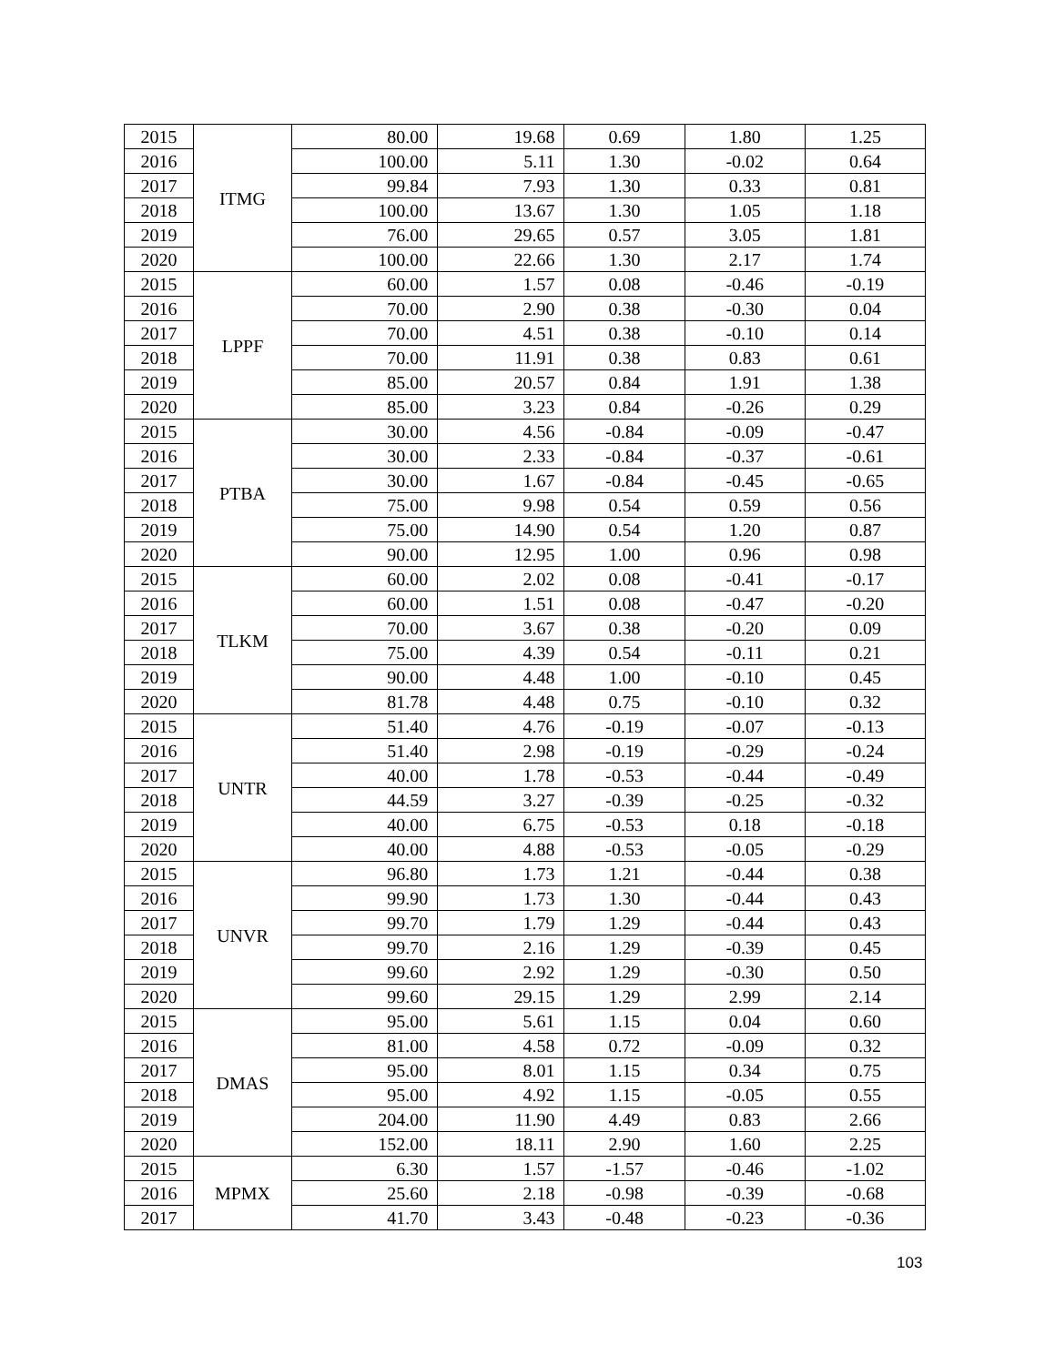| 2015 | ITMG | 80.00 | 19.68 | 0.69 | 1.80 | 1.25 |
| 2016 | | 100.00 | 5.11 | 1.30 | -0.02 | 0.64 |
| 2017 | | 99.84 | 7.93 | 1.30 | 0.33 | 0.81 |
| 2018 | | 100.00 | 13.67 | 1.30 | 1.05 | 1.18 |
| 2019 | | 76.00 | 29.65 | 0.57 | 3.05 | 1.81 |
| 2020 | | 100.00 | 22.66 | 1.30 | 2.17 | 1.74 |
| 2015 | LPPF | 60.00 | 1.57 | 0.08 | -0.46 | -0.19 |
| 2016 | | 70.00 | 2.90 | 0.38 | -0.30 | 0.04 |
| 2017 | | 70.00 | 4.51 | 0.38 | -0.10 | 0.14 |
| 2018 | | 70.00 | 11.91 | 0.38 | 0.83 | 0.61 |
| 2019 | | 85.00 | 20.57 | 0.84 | 1.91 | 1.38 |
| 2020 | | 85.00 | 3.23 | 0.84 | -0.26 | 0.29 |
| 2015 | PTBA | 30.00 | 4.56 | -0.84 | -0.09 | -0.47 |
| 2016 | | 30.00 | 2.33 | -0.84 | -0.37 | -0.61 |
| 2017 | | 30.00 | 1.67 | -0.84 | -0.45 | -0.65 |
| 2018 | | 75.00 | 9.98 | 0.54 | 0.59 | 0.56 |
| 2019 | | 75.00 | 14.90 | 0.54 | 1.20 | 0.87 |
| 2020 | | 90.00 | 12.95 | 1.00 | 0.96 | 0.98 |
| 2015 | TLKM | 60.00 | 2.02 | 0.08 | -0.41 | -0.17 |
| 2016 | | 60.00 | 1.51 | 0.08 | -0.47 | -0.20 |
| 2017 | | 70.00 | 3.67 | 0.38 | -0.20 | 0.09 |
| 2018 | | 75.00 | 4.39 | 0.54 | -0.11 | 0.21 |
| 2019 | | 90.00 | 4.48 | 1.00 | -0.10 | 0.45 |
| 2020 | | 81.78 | 4.48 | 0.75 | -0.10 | 0.32 |
| 2015 | UNTR | 51.40 | 4.76 | -0.19 | -0.07 | -0.13 |
| 2016 | | 51.40 | 2.98 | -0.19 | -0.29 | -0.24 |
| 2017 | | 40.00 | 1.78 | -0.53 | -0.44 | -0.49 |
| 2018 | | 44.59 | 3.27 | -0.39 | -0.25 | -0.32 |
| 2019 | | 40.00 | 6.75 | -0.53 | 0.18 | -0.18 |
| 2020 | | 40.00 | 4.88 | -0.53 | -0.05 | -0.29 |
| 2015 | UNVR | 96.80 | 1.73 | 1.21 | -0.44 | 0.38 |
| 2016 | | 99.90 | 1.73 | 1.30 | -0.44 | 0.43 |
| 2017 | | 99.70 | 1.79 | 1.29 | -0.44 | 0.43 |
| 2018 | | 99.70 | 2.16 | 1.29 | -0.39 | 0.45 |
| 2019 | | 99.60 | 2.92 | 1.29 | -0.30 | 0.50 |
| 2020 | | 99.60 | 29.15 | 1.29 | 2.99 | 2.14 |
| 2015 | DMAS | 95.00 | 5.61 | 1.15 | 0.04 | 0.60 |
| 2016 | | 81.00 | 4.58 | 0.72 | -0.09 | 0.32 |
| 2017 | | 95.00 | 8.01 | 1.15 | 0.34 | 0.75 |
| 2018 | | 95.00 | 4.92 | 1.15 | -0.05 | 0.55 |
| 2019 | | 204.00 | 11.90 | 4.49 | 0.83 | 2.66 |
| 2020 | | 152.00 | 18.11 | 2.90 | 1.60 | 2.25 |
| 2015 | MPMX | 6.30 | 1.57 | -1.57 | -0.46 | -1.02 |
| 2016 | | 25.60 | 2.18 | -0.98 | -0.39 | -0.68 |
| 2017 | | 41.70 | 3.43 | -0.48 | -0.23 | -0.36 |
103